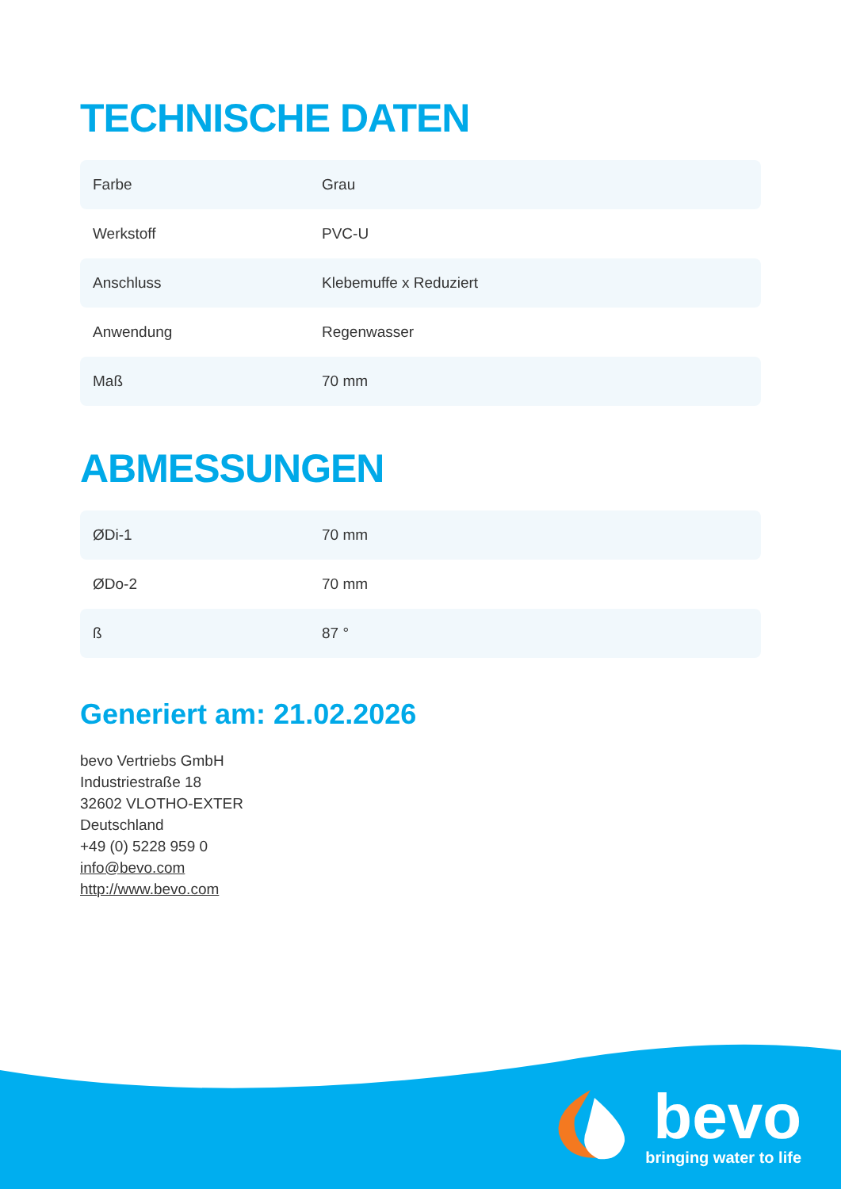TECHNISCHE DATEN
| Farbe | Grau |
| Werkstoff | PVC-U |
| Anschluss | Klebemuffe x Reduziert |
| Anwendung | Regenwasser |
| Maß | 70 mm |
ABMESSUNGEN
| ØDi-1 | 70 mm |
| ØDo-2 | 70 mm |
| ß | 87 ° |
Generiert am: 21.02.2026
bevo Vertriebs GmbH
Industriestraße 18
32602 VLOTHO-EXTER
Deutschland
+49 (0) 5228 959 0
info@bevo.com
http://www.bevo.com
bevo
bringing water to life